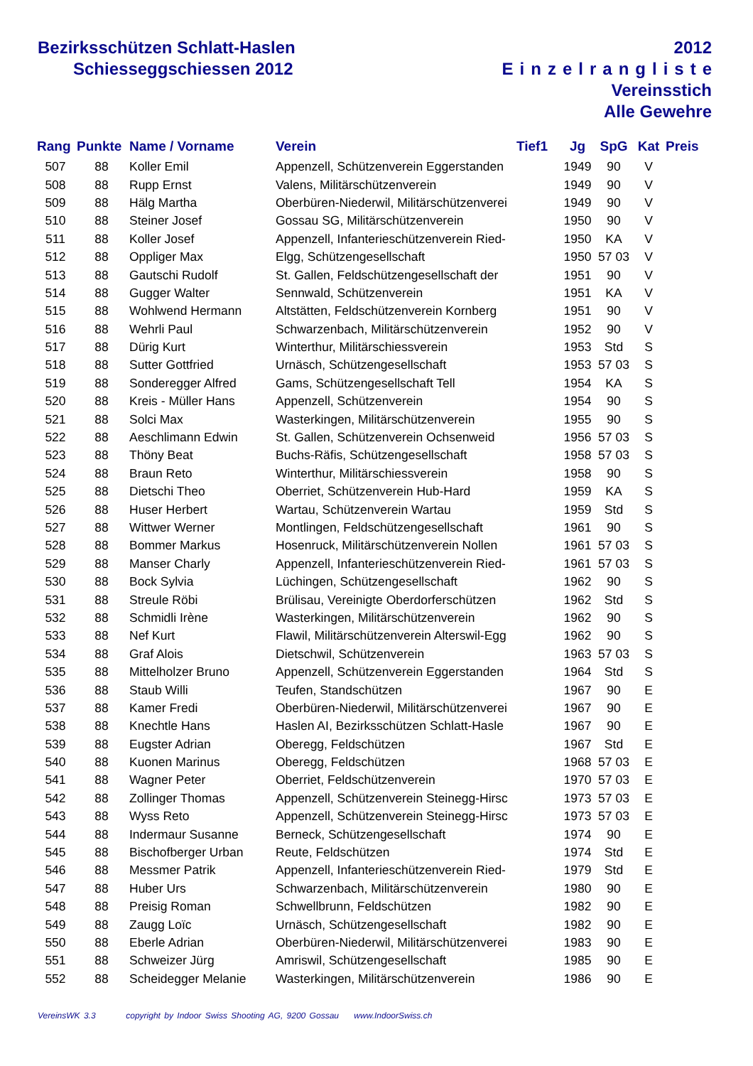Bezirksschützen Schlatt-Haslen
Schiesseggschiessen 2012
2012
Einzelrangliste
Vereinsstich
Alle Gewehre
| Rang | Punkte | Name / Vorname | Verein | Tief1 | Jg | SpG | Kat | Preis |
| --- | --- | --- | --- | --- | --- | --- | --- | --- |
| 507 | 88 | Koller Emil | Appenzell, Schützenverein Eggerstanden | | 1949 | 90 | V | |
| 508 | 88 | Rupp Ernst | Valens, Militärschützenverein | | 1949 | 90 | V | |
| 509 | 88 | Hälg Martha | Oberbüren-Niederwil, Militärschützenverei | | 1949 | 90 | V | |
| 510 | 88 | Steiner Josef | Gossau SG, Militärschützenverein | | 1950 | 90 | V | |
| 511 | 88 | Koller Josef | Appenzell, Infanterieschützenverein Ried- | | 1950 | KA | V | |
| 512 | 88 | Oppliger Max | Elgg, Schützengesellschaft | | 1950 | 57 03 | V | |
| 513 | 88 | Gautschi Rudolf | St. Gallen, Feldschützengesellschaft der | | 1951 | 90 | V | |
| 514 | 88 | Gugger Walter | Sennwald, Schützenverein | | 1951 | KA | V | |
| 515 | 88 | Wohlwend Hermann | Altstätten, Feldschützenverein Kornberg | | 1951 | 90 | V | |
| 516 | 88 | Wehrli Paul | Schwarzenbach, Militärschützenverein | | 1952 | 90 | V | |
| 517 | 88 | Dürig Kurt | Winterthur, Militärschiessverein | | 1953 | Std | S | |
| 518 | 88 | Sutter Gottfried | Urnäsch, Schützengesellschaft | | 1953 | 57 03 | S | |
| 519 | 88 | Sonderegger Alfred | Gams, Schützengesellschaft Tell | | 1954 | KA | S | |
| 520 | 88 | Kreis - Müller Hans | Appenzell, Schützenverein | | 1954 | 90 | S | |
| 521 | 88 | Solci Max | Wasterkingen, Militärschützenverein | | 1955 | 90 | S | |
| 522 | 88 | Aeschlimann Edwin | St. Gallen, Schützenverein Ochsenweid | | 1956 | 57 03 | S | |
| 523 | 88 | Thöny Beat | Buchs-Räfis, Schützengesellschaft | | 1958 | 57 03 | S | |
| 524 | 88 | Braun Reto | Winterthur, Militärschiessverein | | 1958 | 90 | S | |
| 525 | 88 | Dietschi Theo | Oberriet, Schützenverein Hub-Hard | | 1959 | KA | S | |
| 526 | 88 | Huser Herbert | Wartau, Schützenverein Wartau | | 1959 | Std | S | |
| 527 | 88 | Wittwer Werner | Montlingen, Feldschützengesellschaft | | 1961 | 90 | S | |
| 528 | 88 | Bommer Markus | Hosenruck, Militärschützenverein Nollen | | 1961 | 57 03 | S | |
| 529 | 88 | Manser Charly | Appenzell, Infanterieschützenverein Ried- | | 1961 | 57 03 | S | |
| 530 | 88 | Bock Sylvia | Lüchingen, Schützengesellschaft | | 1962 | 90 | S | |
| 531 | 88 | Streule Röbi | Brülisau, Vereinigte Oberdorferschützen | | 1962 | Std | S | |
| 532 | 88 | Schmidli Irène | Wasterkingen, Militärschützenverein | | 1962 | 90 | S | |
| 533 | 88 | Nef Kurt | Flawil, Militärschützenverein Alterswil-Egg | | 1962 | 90 | S | |
| 534 | 88 | Graf Alois | Dietschwil, Schützenverein | | 1963 | 57 03 | S | |
| 535 | 88 | Mittelholzer Bruno | Appenzell, Schützenverein Eggerstanden | | 1964 | Std | S | |
| 536 | 88 | Staub Willi | Teufen, Standschützen | | 1967 | 90 | E | |
| 537 | 88 | Kamer Fredi | Oberbüren-Niederwil, Militärschützenverei | | 1967 | 90 | E | |
| 538 | 88 | Knechtle Hans | Haslen AI, Bezirksschützen Schlatt-Hasle | | 1967 | 90 | E | |
| 539 | 88 | Eugster Adrian | Oberegg, Feldschützen | | 1967 | Std | E | |
| 540 | 88 | Kuonen Marinus | Oberegg, Feldschützen | | 1968 | 57 03 | E | |
| 541 | 88 | Wagner Peter | Oberriet, Feldschützenverein | | 1970 | 57 03 | E | |
| 542 | 88 | Zollinger Thomas | Appenzell, Schützenverein Steinegg-Hirsc | | 1973 | 57 03 | E | |
| 543 | 88 | Wyss Reto | Appenzell, Schützenverein Steinegg-Hirsc | | 1973 | 57 03 | E | |
| 544 | 88 | Indermaur Susanne | Berneck, Schützengesellschaft | | 1974 | 90 | E | |
| 545 | 88 | Bischofberger Urban | Reute, Feldschützen | | 1974 | Std | E | |
| 546 | 88 | Messmer Patrik | Appenzell, Infanterieschützenverein Ried- | | 1979 | Std | E | |
| 547 | 88 | Huber Urs | Schwarzenbach, Militärschützenverein | | 1980 | 90 | E | |
| 548 | 88 | Preisig Roman | Schwellbrunn, Feldschützen | | 1982 | 90 | E | |
| 549 | 88 | Zaugg Loïc | Urnäsch, Schützengesellschaft | | 1982 | 90 | E | |
| 550 | 88 | Eberle Adrian | Oberbüren-Niederwil, Militärschützenverei | | 1983 | 90 | E | |
| 551 | 88 | Schweizer Jürg | Amriswil, Schützengesellschaft | | 1985 | 90 | E | |
| 552 | 88 | Scheidegger Melanie | Wasterkingen, Militärschützenverein | | 1986 | 90 | E | |
VereinsWK 3.3 copyright by Indoor Swiss Shooting AG, 9200 Gossau www.IndoorSwiss.ch